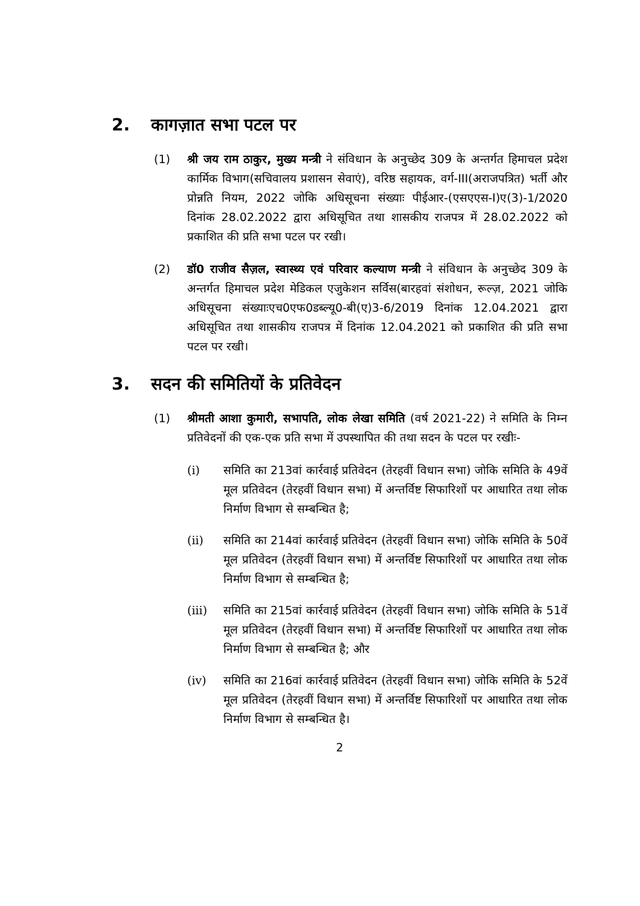2. कागज़ात सभा पटल पर
(1) श्री जय राम ठाकुर, मुख्य मन्त्री ने संविधान के अनुच्छेद 309 के अन्तर्गत हिमाचल प्रदेश कार्मिक विभाग(सचिवालय प्रशासन सेवाएं), वरिष्ठ सहायक, वर्ग-III(अराजपत्रित) भर्ती और प्रोन्नति नियम, 2022 जोकि अधिसूचना संख्याः पीईआर-(एसएएस-I)ए(3)-1/2020 दिनांक 28.02.2022 द्वारा अधिसूचित तथा शासकीय राजपत्र में 28.02.2022 को प्रकाशित की प्रति सभा पटल पर रखी।
(2) डॉ0 राजीव सैज़ल, स्वास्थ्य एवं परिवार कल्याण मन्त्री ने संविधान के अनुच्छेद 309 के अन्तर्गत हिमाचल प्रदेश मेडिकल एजुकेशन सर्विस(बारहवां संशोधन, रूल्ज़, 2021 जोकि अधिसूचना संख्याःएच0एफ0डब्ल्यू0-बी(ए)3-6/2019 दिनांक 12.04.2021 द्वारा अधिसूचित तथा शासकीय राजपत्र में दिनांक 12.04.2021 को प्रकाशित की प्रति सभा पटल पर रखी।
3. सदन की समितियों के प्रतिवेदन
(1) श्रीमती आशा कुमारी, सभापति, लोक लेखा समिति (वर्ष 2021-22) ने समिति के निम्न प्रतिवेदनों की एक-एक प्रति सभा में उपस्थापित की तथा सदन के पटल पर रखीः-
(i) समिति का 213वां कार्रवाई प्रतिवेदन (तेरहवीं विधान सभा) जोकि समिति के 49वें मूल प्रतिवेदन (तेरहवीं विधान सभा) में अन्तर्विष्ट सिफारिशों पर आधारित तथा लोक निर्माण विभाग से सम्बन्धित है;
(ii) समिति का 214वां कार्रवाई प्रतिवेदन (तेरहवीं विधान सभा) जोकि समिति के 50वें मूल प्रतिवेदन (तेरहवीं विधान सभा) में अन्तर्विष्ट सिफारिशों पर आधारित तथा लोक निर्माण विभाग से सम्बन्धित है;
(iii) समिति का 215वां कार्रवाई प्रतिवेदन (तेरहवीं विधान सभा) जोकि समिति के 51वें मूल प्रतिवेदन (तेरहवीं विधान सभा) में अन्तर्विष्ट सिफारिशों पर आधारित तथा लोक निर्माण विभाग से सम्बन्धित है; और
(iv) समिति का 216वां कार्रवाई प्रतिवेदन (तेरहवीं विधान सभा) जोकि समिति के 52वें मूल प्रतिवेदन (तेरहवीं विधान सभा) में अन्तर्विष्ट सिफारिशों पर आधारित तथा लोक निर्माण विभाग से सम्बन्धित है।
2